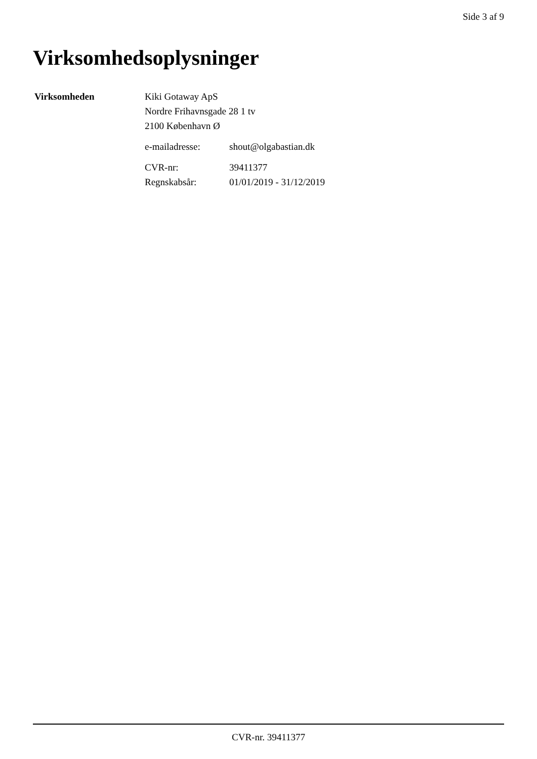Side 3 af 9
Virksomhedsoplysninger
| Virksomheden | Kiki Gotaway ApS Nordre Frihavnsgade 28 1 tv 2100 København Ø | |
| | e-mailadresse: | shout@olgabastian.dk |
| | CVR-nr: | 39411377 |
| | Regnskabsår: | 01/01/2019 - 31/12/2019 |
CVR-nr. 39411377